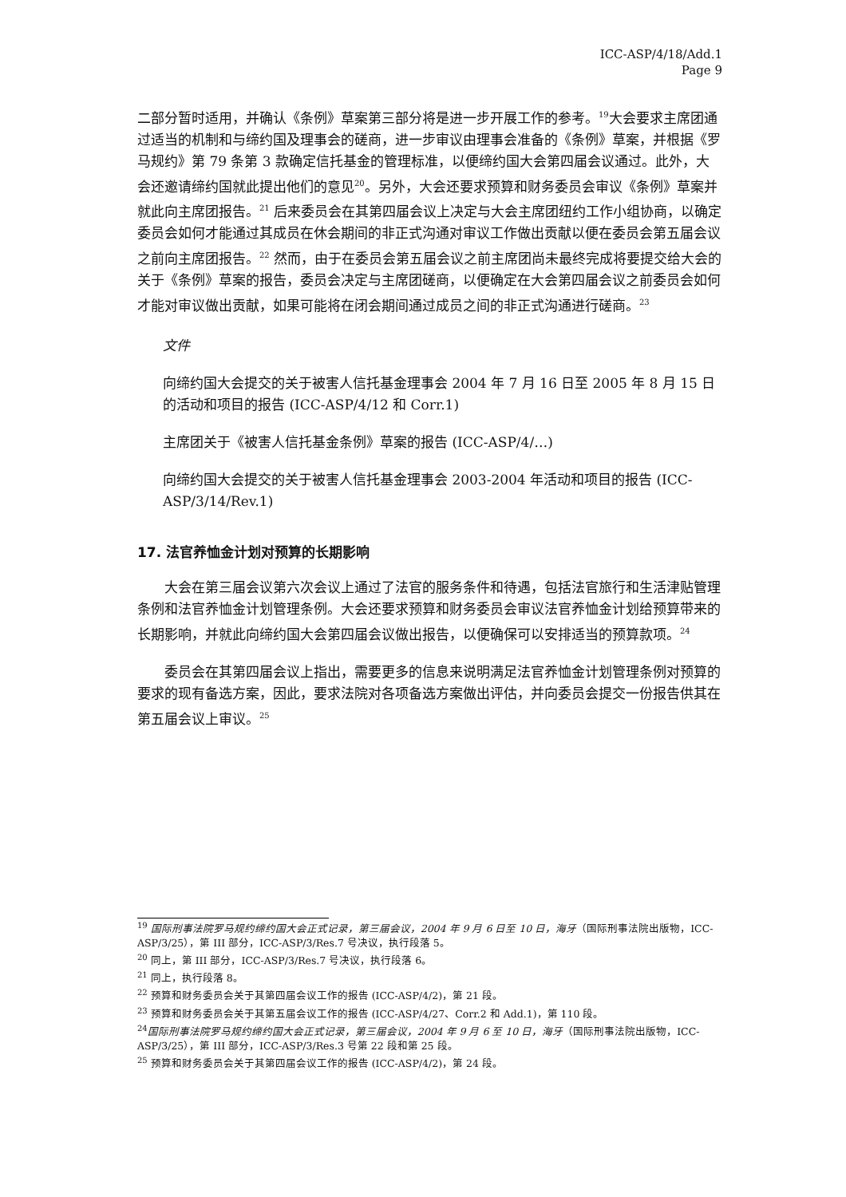ICC-ASP/4/18/Add.1
Page 9
二部分暂时适用，并确认《条例》草案第三部分将是进一步开展工作的参考。<sup>19</sup>大会要求主席团通过适当的机制和与缔约国及理事会的磋商，进一步审议由理事会准备的《条例》草案，并根据《罗马规约》第 79 条第 3 款确定信托基金的管理标准，以便缔约国大会第四届会议通过。此外，大会还邀请缔约国就此提出他们的意见<sup>20</sup>。另外，大会还要求预算和财务委员会审议《条例》草案并就此向主席团报告。<sup>21</sup> 后来委员会在其第四届会议上决定与大会主席团纽约工作小组协商，以确定委员会如何才能通过其成员在休会期间的非正式沟通对审议工作做出贡献以便在委员会第五届会议之前向主席团报告。<sup>22</sup> 然而，由于在委员会第五届会议之前主席团尚未最终完成将要提交给大会的关于《条例》草案的报告，委员会决定与主席团磋商，以便确定在大会第四届会议之前委员会如何才能对审议做出贡献，如果可能将在闭会期间通过成员之间的非正式沟通进行磋商。<sup>23</sup>
文件
向缔约国大会提交的关于被害人信托基金理事会 2004 年 7 月 16 日至 2005 年 8 月 15 日的活动和项目的报告 (ICC-ASP/4/12 和 Corr.1)
主席团关于《被害人信托基金条例》草案的报告 (ICC-ASP/4/…)
向缔约国大会提交的关于被害人信托基金理事会 2003-2004 年活动和项目的报告 (ICC-ASP/3/14/Rev.1)
17. 法官养恤金计划对预算的长期影响
大会在第三届会议第六次会议上通过了法官的服务条件和待遇，包括法官旅行和生活津贴管理条例和法官养恤金计划管理条例。大会还要求预算和财务委员会审议法官养恤金计划给预算带来的长期影响，并就此向缔约国大会第四届会议做出报告，以便确保可以安排适当的预算款项。<sup>24</sup>
委员会在其第四届会议上指出，需要更多的信息来说明满足法官养恤金计划管理条例对预算的要求的现有备选方案，因此，要求法院对各项备选方案做出评估，并向委员会提交一份报告供其在第五届会议上审议。<sup>25</sup>
<sup>19</sup> 国际刑事法院罗马规约缔约国大会正式记录，第三届会议，2004 年 9 月 6 日至 10 日，海牙（国际刑事法院出版物，ICC-ASP/3/25），第 III 部分，ICC-ASP/3/Res.7 号决议，执行段落 5。
<sup>20</sup> 同上，第 III 部分，ICC-ASP/3/Res.7 号决议，执行段落 6。
<sup>21</sup> 同上，执行段落 8。
<sup>22</sup> 预算和财务委员会关于其第四届会议工作的报告 (ICC-ASP/4/2)，第 21 段。
<sup>23</sup> 预算和财务委员会关于其第五届会议工作的报告 (ICC-ASP/4/27、Corr.2 和 Add.1)，第 110 段。
<sup>24</sup> 国际刑事法院罗马规约缔约国大会正式记录，第三届会议，2004 年 9 月 6 至 10 日，海牙（国际刑事法院出版物，ICC-ASP/3/25），第 III 部分，ICC-ASP/3/Res.3 号第 22 段和第 25 段。
<sup>25</sup> 预算和财务委员会关于其第四届会议工作的报告 (ICC-ASP/4/2)，第 24 段。